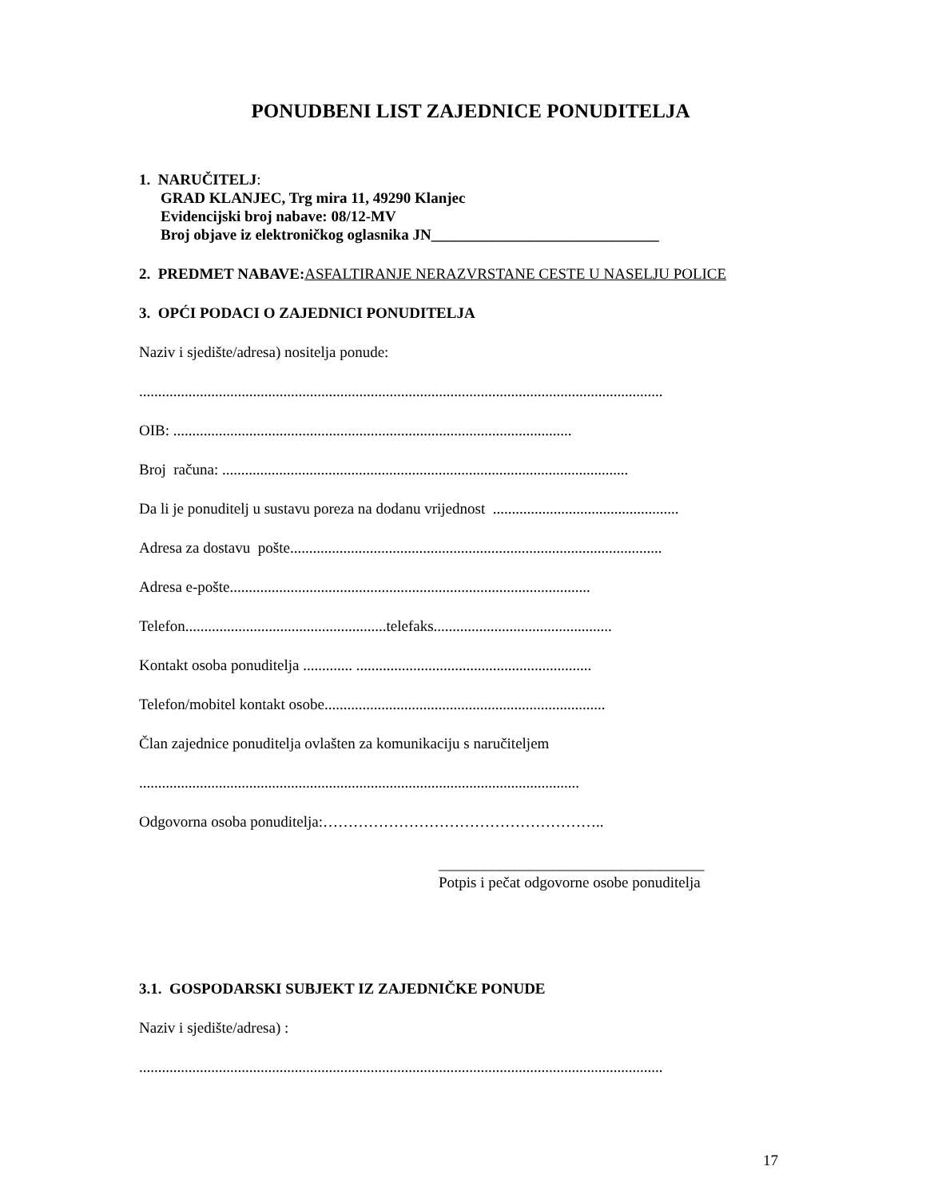PONUDBENI LIST ZAJEDNICE PONUDITELJA
1. NARUČITELJ:
GRAD KLANJEC, Trg mira 11, 49290 Klanjec
Evidencijski broj nabave: 08/12-MV
Broj objave iz elektroničkog oglasnika JN______________________________
2. PREDMET NABAVE: ASFALTIRANJE NERAZVRSTANE CESTE U NASELJU POLICE
3. OPĆI PODACI O ZAJEDNICI PONUDITELJA
Naziv i sjedište/adresa) nositelja ponude:
..........................................................................................................................................
OIB: .........................................................................................................
Broj računa: ...........................................................................................................
Da li je ponuditelj u sustavu poreza na dodanu vrijednost .................................................
Adresa za dostavu pošte..................................................................................................
Adresa e-pošte...............................................................................................
Telefon.....................................................telefaks...............................................
Kontakt osoba ponuditelja ............. ..............................................................
Telefon/mobitel kontakt osobe..........................................................................
Član zajednice ponuditelja ovlašten za komunikaciju s naručiteljem
....................................................................................................................
Odgovorna osoba ponuditelja:………………………………………………..
___________________________________
Potpis i pečat odgovorne osobe ponuditelja
3.1. GOSPODARSKI SUBJEKT IZ ZAJEDNIČKE PONUDE
Naziv i sjedište/adresa) :
..........................................................................................................................................
17